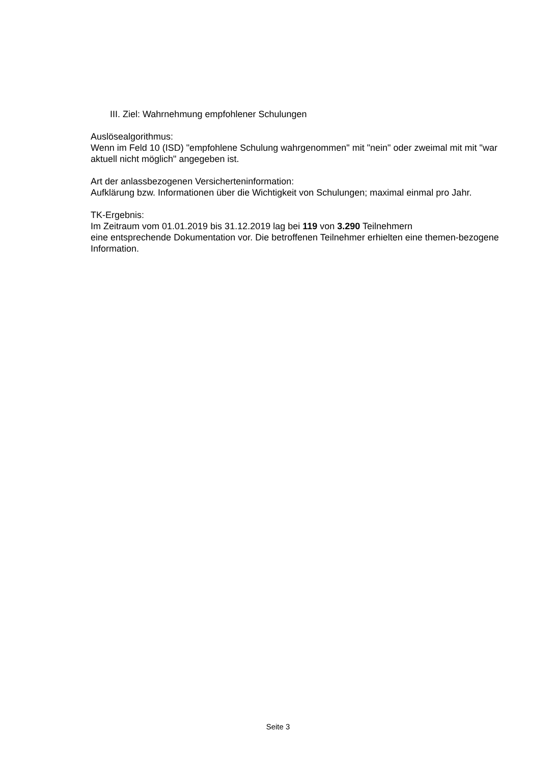III. Ziel: Wahrnehmung empfohlener Schulungen
Auslösealgorithmus:
Wenn im Feld 10 (ISD) "empfohlene Schulung wahrgenommen" mit "nein" oder zweimal mit mit "war aktuell nicht möglich" angegeben ist.
Art der anlassbezogenen Versicherteninformation:
Aufklärung bzw. Informationen über die Wichtigkeit von Schulungen; maximal einmal pro Jahr.
TK-Ergebnis:
Im Zeitraum vom 01.01.2019 bis 31.12.2019 lag bei 119 von 3.290 Teilnehmern
eine entsprechende Dokumentation vor. Die betroffenen Teilnehmer erhielten eine themen-bezogene Information.
Seite 3